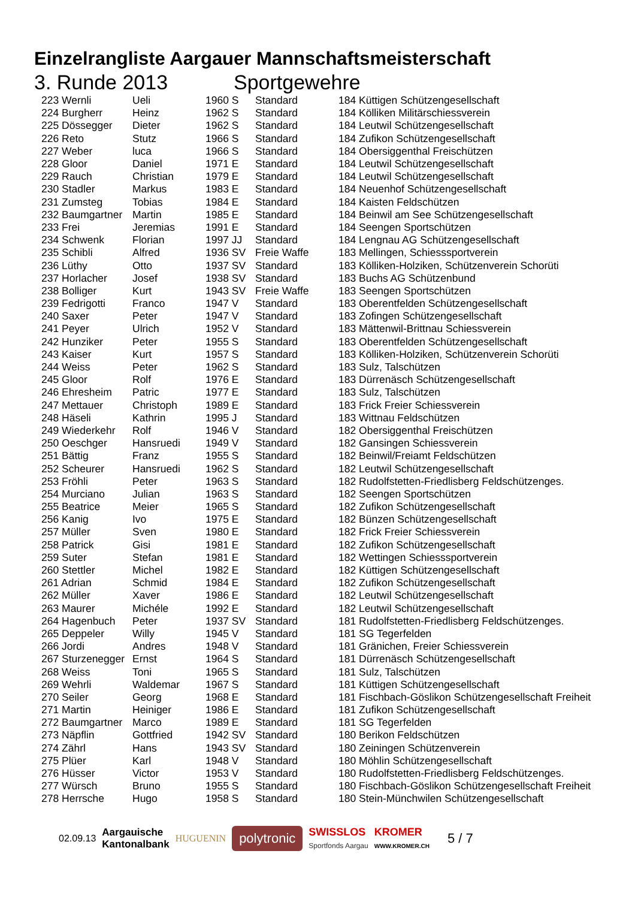Einzelrangliste Aargauer Mannschaftsmeisterschaft
3. Runde 2013 Sportgewehre
| 223 Wernli | Ueli | 1960 S | Standard | 184 Küttigen Schützengesellschaft |
| 224 Burgherr | Heinz | 1962 S | Standard | 184 Kölliken Militärschiessverein |
| 225 Dössegger | Dieter | 1962 S | Standard | 184 Leutwil Schützengesellschaft |
| 226 Reto | Stutz | 1966 S | Standard | 184 Zufikon Schützengesellschaft |
| 227 Weber | luca | 1966 S | Standard | 184 Obersiggenthal Freischützen |
| 228 Gloor | Daniel | 1971 E | Standard | 184 Leutwil Schützengesellschaft |
| 229 Rauch | Christian | 1979 E | Standard | 184 Leutwil Schützengesellschaft |
| 230 Stadler | Markus | 1983 E | Standard | 184 Neuenhof Schützengesellschaft |
| 231 Zumsteg | Tobias | 1984 E | Standard | 184 Kaisten Feldschützen |
| 232 Baumgartner | Martin | 1985 E | Standard | 184 Beinwil am See Schützengesellschaft |
| 233 Frei | Jeremias | 1991 E | Standard | 184 Seengen Sportschützen |
| 234 Schwenk | Florian | 1997 JJ | Standard | 184 Lengnau AG Schützengesellschaft |
| 235 Schibli | Alfred | 1936 SV | Freie Waffe | 183 Mellingen, Schiesssportverein |
| 236 Lüthy | Otto | 1937 SV | Standard | 183 Kölliken-Holziken, Schützenverein Schorüti |
| 237 Horlacher | Josef | 1938 SV | Standard | 183 Buchs AG Schützenbund |
| 238 Bolliger | Kurt | 1943 SV | Freie Waffe | 183 Seengen Sportschützen |
| 239 Fedrigotti | Franco | 1947 V | Standard | 183 Oberentfelden Schützengesellschaft |
| 240 Saxer | Peter | 1947 V | Standard | 183 Zofingen Schützengesellschaft |
| 241 Peyer | Ulrich | 1952 V | Standard | 183 Mättenwil-Brittnau Schiessverein |
| 242 Hunziker | Peter | 1955 S | Standard | 183 Oberentfelden Schützengesellschaft |
| 243 Kaiser | Kurt | 1957 S | Standard | 183 Kölliken-Holziken, Schützenverein Schorüti |
| 244 Weiss | Peter | 1962 S | Standard | 183 Sulz, Talschützen |
| 245 Gloor | Rolf | 1976 E | Standard | 183 Dürrenäsch Schützengesellschaft |
| 246 Ehresheim | Patric | 1977 E | Standard | 183 Sulz, Talschützen |
| 247 Mettauer | Christoph | 1989 E | Standard | 183 Frick Freier Schiessverein |
| 248 Häseli | Kathrin | 1995 J | Standard | 183 Wittnau Feldschützen |
| 249 Wiederkehr | Rolf | 1946 V | Standard | 182 Obersiggenthal Freischützen |
| 250 Oeschger | Hansruedi | 1949 V | Standard | 182 Gansingen Schiessverein |
| 251 Bättig | Franz | 1955 S | Standard | 182 Beinwil/Freiamt Feldschützen |
| 252 Scheurer | Hansruedi | 1962 S | Standard | 182 Leutwil Schützengesellschaft |
| 253 Fröhli | Peter | 1963 S | Standard | 182 Rudolfstetten-Friedlisberg Feldschützenges. |
| 254 Murciano | Julian | 1963 S | Standard | 182 Seengen Sportschützen |
| 255 Beatrice | Meier | 1965 S | Standard | 182 Zufikon Schützengesellschaft |
| 256 Kanig | Ivo | 1975 E | Standard | 182 Bünzen Schützengesellschaft |
| 257 Müller | Sven | 1980 E | Standard | 182 Frick Freier Schiessverein |
| 258 Patrick | Gisi | 1981 E | Standard | 182 Zufikon Schützengesellschaft |
| 259 Suter | Stefan | 1981 E | Standard | 182 Wettingen Schiesssportverein |
| 260 Stettler | Michel | 1982 E | Standard | 182 Küttigen Schützengesellschaft |
| 261 Adrian | Schmid | 1984 E | Standard | 182 Zufikon Schützengesellschaft |
| 262 Müller | Xaver | 1986 E | Standard | 182 Leutwil Schützengesellschaft |
| 263 Maurer | Michéle | 1992 E | Standard | 182 Leutwil Schützengesellschaft |
| 264 Hagenbuch | Peter | 1937 SV | Standard | 181 Rudolfstetten-Friedlisberg Feldschützenges. |
| 265 Deppeler | Willy | 1945 V | Standard | 181 SG Tegerfelden |
| 266 Jordi | Andres | 1948 V | Standard | 181 Gränichen, Freier Schiessverein |
| 267 Sturzenegger | Ernst | 1964 S | Standard | 181 Dürrenäsch Schützengesellschaft |
| 268 Weiss | Toni | 1965 S | Standard | 181 Sulz, Talschützen |
| 269 Wehrli | Waldemar | 1967 S | Standard | 181 Küttigen Schützengesellschaft |
| 270 Seiler | Georg | 1968 E | Standard | 181 Fischbach-Göslikon Schützengesellschaft Freiheit |
| 271 Martin | Heiniger | 1986 E | Standard | 181 Zufikon Schützengesellschaft |
| 272 Baumgartner | Marco | 1989 E | Standard | 181 SG Tegerfelden |
| 273 Näpflin | Gottfried | 1942 SV | Standard | 180 Berikon Feldschützen |
| 274 Zährl | Hans | 1943 SV | Standard | 180 Zeiningen Schützenverein |
| 275 Plüer | Karl | 1948 V | Standard | 180 Möhlin Schützengesellschaft |
| 276 Hüsser | Victor | 1953 V | Standard | 180 Rudolfstetten-Friedlisberg Feldschützenges. |
| 277 Würsch | Bruno | 1955 S | Standard | 180 Fischbach-Göslikon Schützengesellschaft Freiheit |
| 278 Herrsche | Hugo | 1958 S | Standard | 180 Stein-Münchwilen Schützengesellschaft |
02.09.13 Aargauische
Kantonalbank HUGUENIN polytronic SWISSLOS
Sportfonds Aargau KROMER
WWW.KROMER.CH 5 / 7